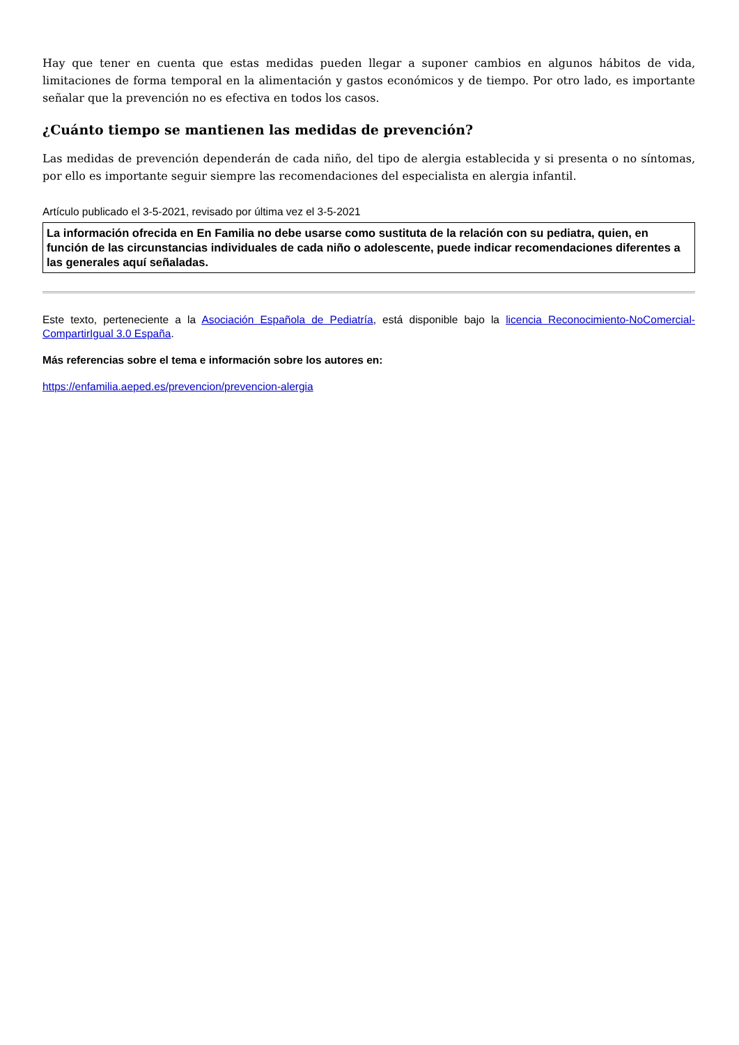Hay que tener en cuenta que estas medidas pueden llegar a suponer cambios en algunos hábitos de vida, limitaciones de forma temporal en la alimentación y gastos económicos y de tiempo. Por otro lado, es importante señalar que la prevención no es efectiva en todos los casos.
¿Cuánto tiempo se mantienen las medidas de prevención?
Las medidas de prevención dependerán de cada niño, del tipo de alergia establecida y si presenta o no síntomas, por ello es importante seguir siempre las recomendaciones del especialista en alergia infantil.
Artículo publicado el 3-5-2021, revisado por última vez el 3-5-2021
La información ofrecida en En Familia no debe usarse como sustituta de la relación con su pediatra, quien, en función de las circunstancias individuales de cada niño o adolescente, puede indicar recomendaciones diferentes a las generales aquí señaladas.
Este texto, perteneciente a la Asociación Española de Pediatría, está disponible bajo la licencia Reconocimiento-NoComercial-CompartirIgual 3.0 España.
Más referencias sobre el tema e información sobre los autores en:
https://enfamilia.aeped.es/prevencion/prevencion-alergia